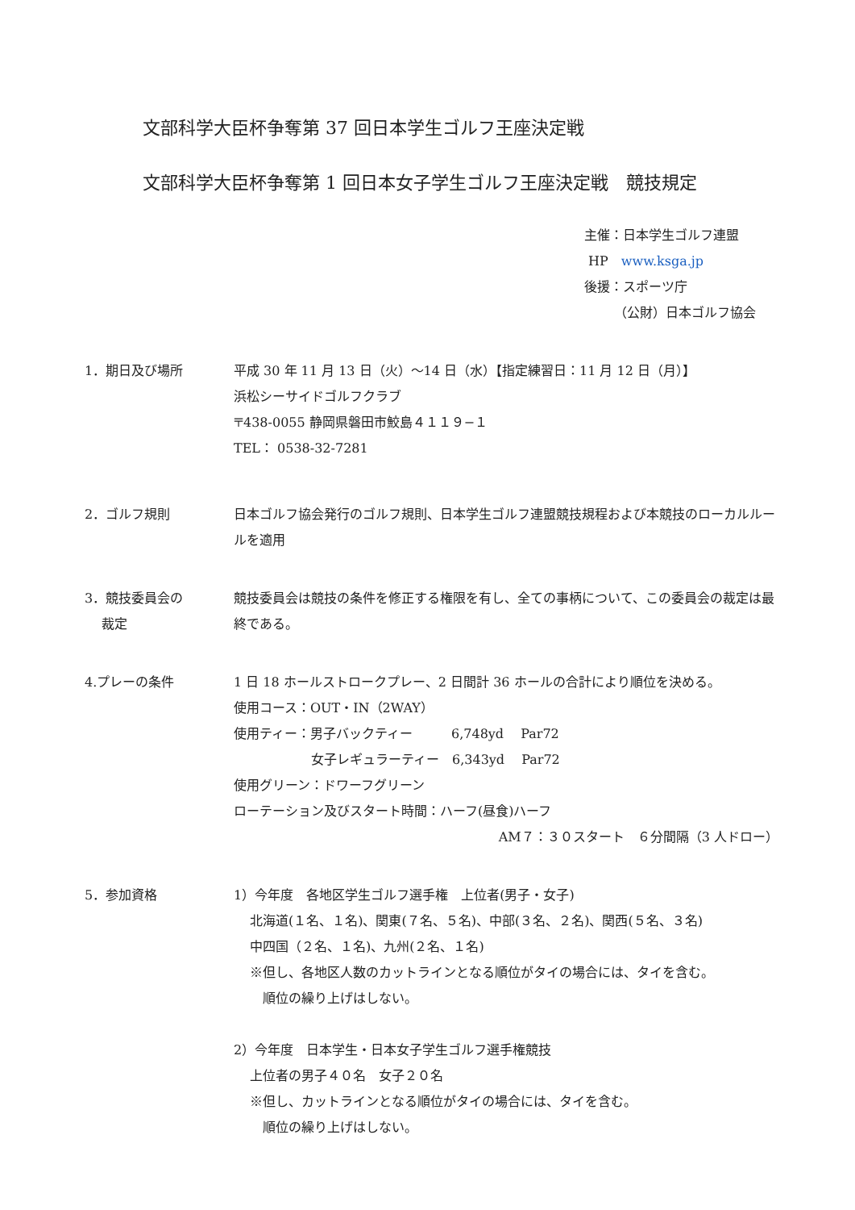文部科学大臣杯争奪第 37 回日本学生ゴルフ王座決定戦
文部科学大臣杯争奪第 1 回日本女子学生ゴルフ王座決定戦　競技規定
主催：日本学生ゴルフ連盟
HP　www.ksga.jp
後援：スポーツ庁
　　 （公財）日本ゴルフ協会
1．期日及び場所 平成 30 年 11 月 13 日（火）～14 日（水）【指定練習日：11 月 12 日（月）】
浜松シーサイドゴルフクラブ
〒438-0055 静岡県磐田市鮫島４１１９−１
TEL： 0538-32-7281
2．ゴルフ規則 日本ゴルフ協会発行のゴルフ規則、日本学生ゴルフ連盟競技規程および本競技のローカルルールを適用
3．競技委員会の
　 裁定
競技委員会は競技の条件を修正する権限を有し、全ての事柄について、この委員会の裁定は最終である。
4.プレーの条件 1 日 18 ホールストロークプレー、2 日間計 36 ホールの合計により順位を決める。
使用コース：OUT・IN（2WAY）
使用ティー：男子バックティー　　　6,748yd　 Par72
　　　　　　女子レギュラーティー　6,343yd　 Par72
使用グリーン：ドワーフグリーン
ローテーション及びスタート時間：ハーフ(昼食)ハーフ
AM７：３０スタート　６分間隔（3 人ドロー）
5．参加資格 1）今年度　各地区学生ゴルフ選手権　上位者(男子・女子)
北海道(１名、１名)、関東(７名、５名)、中部(３名、２名)、関西(５名、３名)
中四国（２名、１名)、九州(２名、１名)
※但し、各地区人数のカットラインとなる順位がタイの場合には、タイを含む。
　順位の繰り上げはしない。
2）今年度　日本学生・日本女子学生ゴルフ選手権競技
上位者の男子４０名　女子２０名
※但し、カットラインとなる順位がタイの場合には、タイを含む。
　順位の繰り上げはしない。